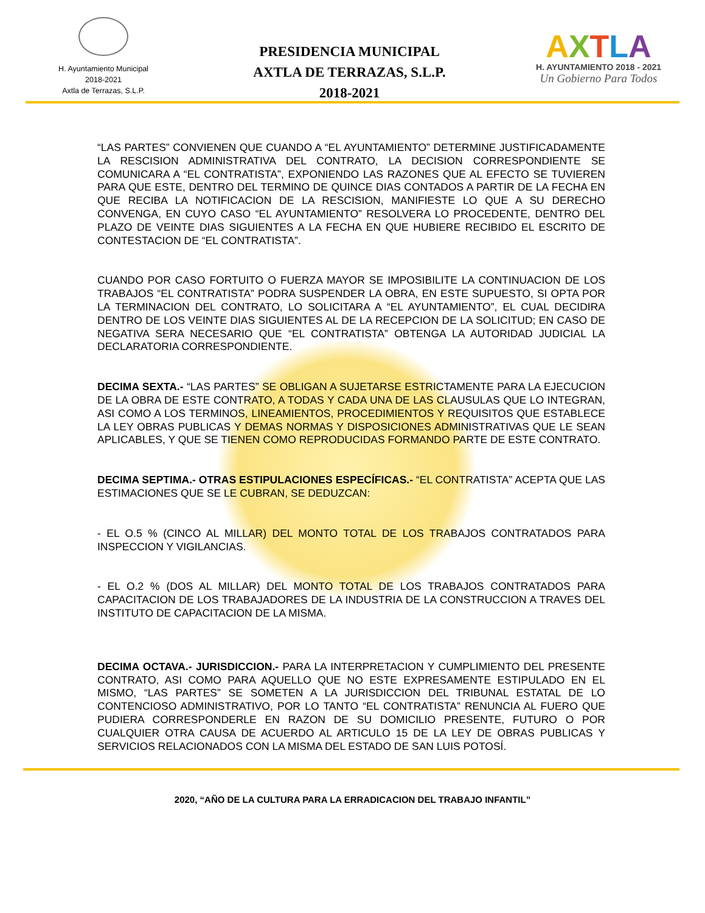H. Ayuntamiento Municipal
2018-2021
Axtla de Terrazas, S.L.P.
PRESIDENCIA MUNICIPAL
AXTLA DE TERRAZAS, S.L.P.
2018-2021
AXTLA
H. AYUNTAMIENTO 2018 - 2021
Un Gobierno Para Todos
“LAS PARTES” CONVIENEN QUE CUANDO A “EL AYUNTAMIENTO” DETERMINE JUSTIFICADAMENTE LA RESCISION ADMINISTRATIVA DEL CONTRATO, LA DECISION CORRESPONDIENTE SE COMUNICARA A “EL CONTRATISTA”, EXPONIENDO LAS RAZONES QUE AL EFECTO SE TUVIEREN PARA QUE ESTE, DENTRO DEL TERMINO DE QUINCE DIAS CONTADOS A PARTIR DE LA FECHA EN QUE RECIBA LA NOTIFICACION DE LA RESCISION, MANIFIESTE LO QUE A SU DERECHO CONVENGA, EN CUYO CASO “EL AYUNTAMIENTO” RESOLVERA LO PROCEDENTE, DENTRO DEL PLAZO DE VEINTE DIAS SIGUIENTES A LA FECHA EN QUE HUBIERE RECIBIDO EL ESCRITO DE CONTESTACION DE “EL CONTRATISTA”.
CUANDO POR CASO FORTUITO O FUERZA MAYOR SE IMPOSIBILITE LA CONTINUACION DE LOS TRABAJOS “EL CONTRATISTA” PODRA SUSPENDER LA OBRA, EN ESTE SUPUESTO, SI OPTA POR LA TERMINACION DEL CONTRATO, LO SOLICITARA A “EL AYUNTAMIENTO”, EL CUAL DECIDIRA DENTRO DE LOS VEINTE DIAS SIGUIENTES AL DE LA RECEPCION DE LA SOLICITUD; EN CASO DE NEGATIVA SERA NECESARIO QUE “EL CONTRATISTA” OBTENGA LA AUTORIDAD JUDICIAL LA DECLARATORIA CORRESPONDIENTE.
DECIMA SEXTA.- “LAS PARTES” SE OBLIGAN A SUJETARSE ESTRICTAMENTE PARA LA EJECUCION DE LA OBRA DE ESTE CONTRATO, A TODAS Y CADA UNA DE LAS CLAUSULAS QUE LO INTEGRAN, ASI COMO A LOS TERMINOS, LINEAMIENTOS, PROCEDIMIENTOS Y REQUISITOS QUE ESTABLECE LA LEY OBRAS PUBLICAS Y DEMAS NORMAS Y DISPOSICIONES ADMINISTRATIVAS QUE LE SEAN APLICABLES, Y QUE SE TIENEN COMO REPRODUCIDAS FORMANDO PARTE DE ESTE CONTRATO.
DECIMA SEPTIMA.- OTRAS ESTIPULACIONES ESPECÍFICAS.- “EL CONTRATISTA” ACEPTA QUE LAS ESTIMACIONES QUE SE LE CUBRAN, SE DEDUZCAN:
- EL O.5 % (CINCO AL MILLAR) DEL MONTO TOTAL DE LOS TRABAJOS CONTRATADOS PARA INSPECCION Y VIGILANCIAS.
- EL O.2 % (DOS AL MILLAR) DEL MONTO TOTAL DE LOS TRABAJOS CONTRATADOS PARA CAPACITACION DE LOS TRABAJADORES DE LA INDUSTRIA DE LA CONSTRUCCION A TRAVES DEL INSTITUTO DE CAPACITACION DE LA MISMA.
DECIMA OCTAVA.- JURISDICCION.- PARA LA INTERPRETACION Y CUMPLIMIENTO DEL PRESENTE CONTRATO, ASI COMO PARA AQUELLO QUE NO ESTE EXPRESAMENTE ESTIPULADO EN EL MISMO, “LAS PARTES” SE SOMETEN A LA JURISDICCION DEL TRIBUNAL ESTATAL DE LO CONTENCIOSO ADMINISTRATIVO, POR LO TANTO “EL CONTRATISTA” RENUNCIA AL FUERO QUE PUDIERA CORRESPONDERLE EN RAZON DE SU DOMICILIO PRESENTE, FUTURO O POR CUALQUIER OTRA CAUSA DE ACUERDO AL ARTICULO 15 DE LA LEY DE OBRAS PUBLICAS Y SERVICIOS RELACIONADOS CON LA MISMA DEL ESTADO DE SAN LUIS POTOSÍ.
2020, “AÑO DE LA CULTURA PARA LA ERRADICACION DEL TRABAJO INFANTIL”